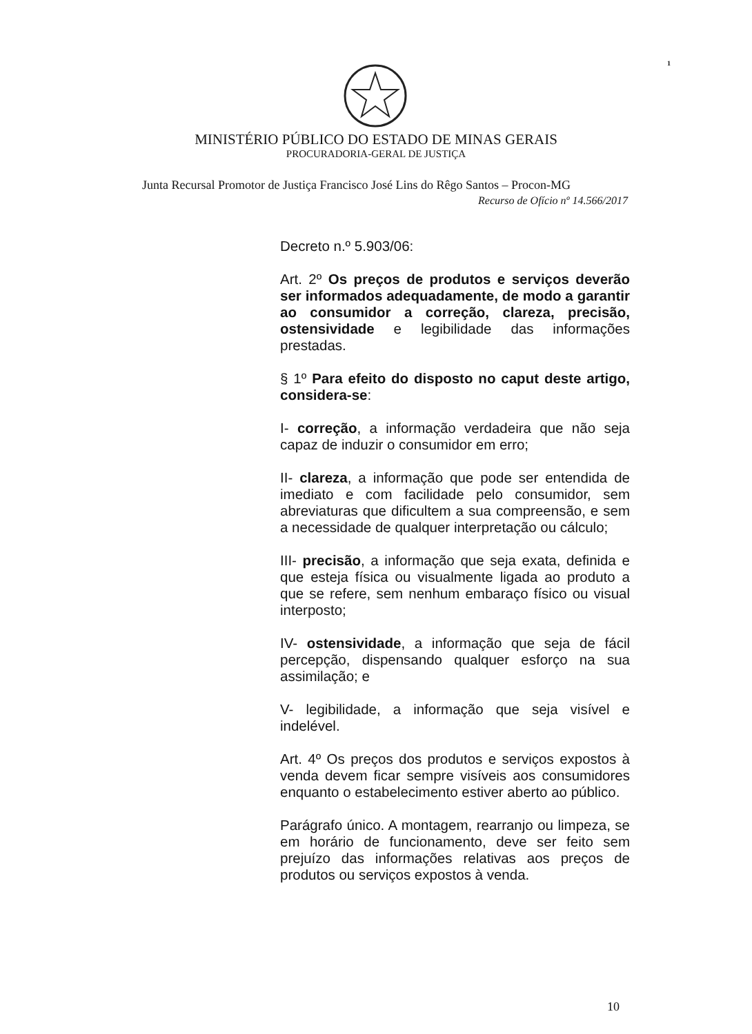1
MINISTÉRIO PÚBLICO DO ESTADO DE MINAS GERAIS
PROCURADORIA-GERAL DE JUSTIÇA
Junta Recursal Promotor de Justiça Francisco José Lins do Rêgo Santos – Procon-MG
Recurso de Ofício nº 14.566/2017
Decreto n.º 5.903/06:
Art. 2º Os preços de produtos e serviços deverão ser informados adequadamente, de modo a garantir ao consumidor a correção, clareza, precisão, ostensividade e legibilidade das informações prestadas.
§ 1º Para efeito do disposto no caput deste artigo, considera-se:
I- correção, a informação verdadeira que não seja capaz de induzir o consumidor em erro;
II- clareza, a informação que pode ser entendida de imediato e com facilidade pelo consumidor, sem abreviaturas que dificultem a sua compreensão, e sem a necessidade de qualquer interpretação ou cálculo;
III- precisão, a informação que seja exata, definida e que esteja física ou visualmente ligada ao produto a que se refere, sem nenhum embaraço físico ou visual interposto;
IV- ostensividade, a informação que seja de fácil percepção, dispensando qualquer esforço na sua assimilação; e
V- legibilidade, a informação que seja visível e indelével.
Art. 4º Os preços dos produtos e serviços expostos à venda devem ficar sempre visíveis aos consumidores enquanto o estabelecimento estiver aberto ao público.
Parágrafo único. A montagem, rearranjo ou limpeza, se em horário de funcionamento, deve ser feito sem prejuízo das informações relativas aos preços de produtos ou serviços expostos à venda.
10